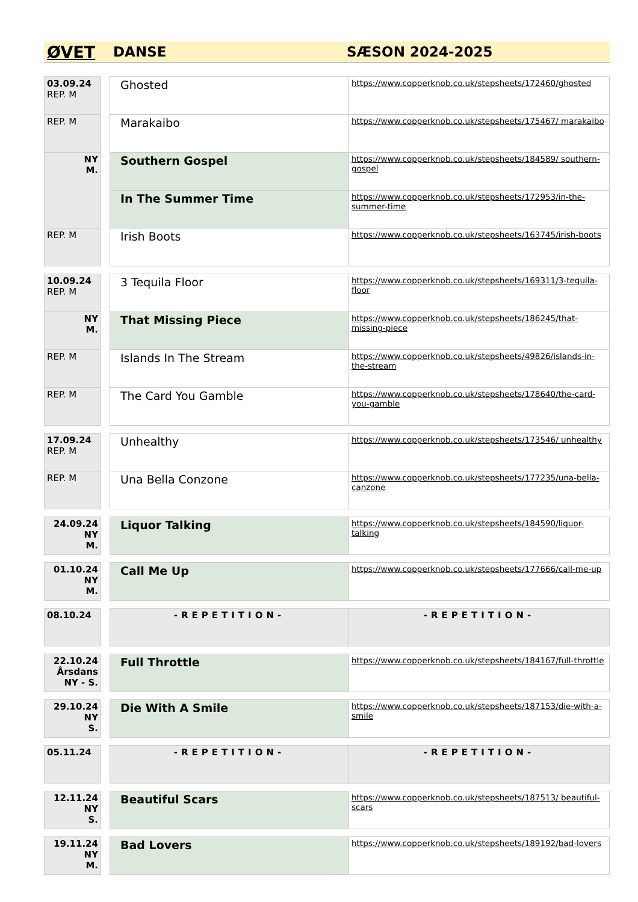ØVET DANSE SÆSON 2024-2025
| 03.09.24 REP. M | | Ghosted | https://www.copperknob.co.uk/stepsheets/172460/ghosted |
| REP. M | | Marakaibo | https://www.copperknob.co.uk/stepsheets/175467/ marakaibo |
| NY M. | | Southern Gospel | https://www.copperknob.co.uk/stepsheets/184589/ southern-gospel |
| | | In The Summer Time | https://www.copperknob.co.uk/stepsheets/172953/in-the-summer-time |
| REP. M | | Irish Boots | https://www.copperknob.co.uk/stepsheets/163745/irish-boots |
| 10.09.24 REP. M | | 3 Tequila Floor | https://www.copperknob.co.uk/stepsheets/169311/3-tequila-floor |
| NY M. | | That Missing Piece | https://www.copperknob.co.uk/stepsheets/186245/that-missing-piece |
| REP. M | | Islands In The Stream | https://www.copperknob.co.uk/stepsheets/49826/islands-in-the-stream |
| REP. M | | The Card You Gamble | https://www.copperknob.co.uk/stepsheets/178640/the-card-you-gamble |
| 17.09.24 REP. M | | Unhealthy | https://www.copperknob.co.uk/stepsheets/173546/ unhealthy |
| REP. M | | Una Bella Conzone | https://www.copperknob.co.uk/stepsheets/177235/una-bella-canzone |
| 24.09.24 NY M. | | Liquor Talking | https://www.copperknob.co.uk/stepsheets/184590/liquor-talking |
| 01.10.24 NY M. | | Call Me Up | https://www.copperknob.co.uk/stepsheets/177666/call-me-up |
| 08.10.24 | | -REPETITION- | -REPETITION- |
| 22.10.24 Årsdans NY - S. | | Full Throttle | https://www.copperknob.co.uk/stepsheets/184167/full-throttle |
| 29.10.24 NY S. | | Die With A Smile | https://www.copperknob.co.uk/stepsheets/187153/die-with-a-smile |
| 05.11.24 | | -REPETITION- | -REPETITION- |
| 12.11.24 NY S. | | Beautiful Scars | https://www.copperknob.co.uk/stepsheets/187513/ beautiful-scars |
| 19.11.24 NY M. | | Bad Lovers | https://www.copperknob.co.uk/stepsheets/189192/bad-lovers |